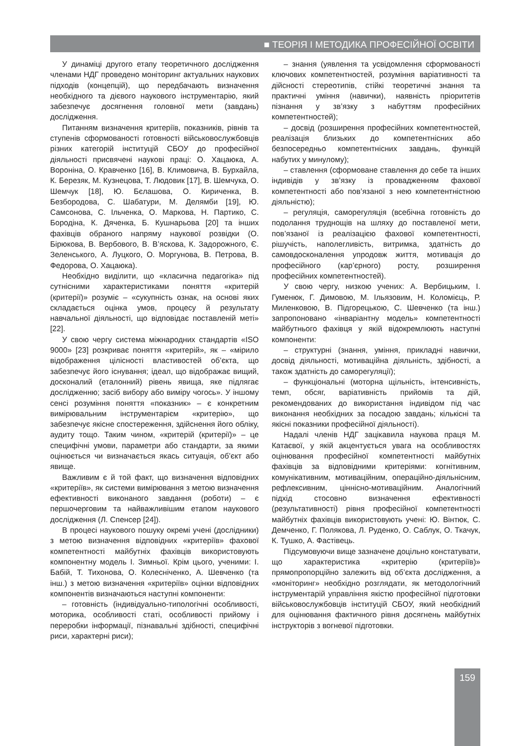■ ТЕОРІЯ І МЕТОДИКА ПРОФЕСІЙНОЇ ОСВІТИ
У динаміці другого етапу теоретичного дослідження членами НДГ проведено моніторинг актуальних наукових підходів (концепцій), що передбачають визначення необхідного та дієвого наукового інструментарію, який забезпечує досягнення головної мети (завдань) дослідження.
Питанням визначення критеріїв, показників, рівнів та ступенів сформованості готовності військовослужбовців різних категорій інституцій СБОУ до професійної діяльності присвячені наукові праці: О. Хацаюка, А. Вороніна, О. Кравченко [16], В. Климовича, В. Бурхайла, К. Березяк, М. Кузнецова, Т. Людовик [17], В. Шемчука, О. Шемчук [18], Ю. Бєлашова, О. Кириченка, В. Безбородова, С. Шабатури, М. Делямби [19], Ю. Самсонова, С. Ільченка, О. Маркова, Н. Партико, С. Бородіна, К. Дяченка, Б. Кушнарьова [20] та інших фахівців обраного напряму наукової розвідки (О. Бірюкова, В. Вербового, В. В’яскова, К. Задорожного, Є. Зеленського, А. Луцкого, О. Моргунова, В. Петрова, В. Федорова, О. Хацаюка).
Необхідно виділити, що «класична педагогіка» під сутнісними характеристиками поняття «критерій (критерії)» розуміє – «сукупність ознак, на основі яких складається оцінка умов, процесу й результату навчальної діяльності, що відповідає поставленій меті» [22].
У свою чергу система міжнародних стандартів «ISO 9000» [23] розкриває поняття «критерій», як – «мірило відображення цілісності властивостей об’єкта, що забезпечує його існування; ідеал, що відображає вищий, досконалий (еталонний) рівень явища, яке підлягає дослідженню; засіб вибору або виміру чогось». У іншому сенсі розуміння поняття «показник» – є конкретним вимірювальним інструментарієм «критерію», що забезпечує якісне спостереження, здійснення його обліку, аудиту тощо. Таким чином, «критерій (критерії)» – це специфічні умови, параметри або стандарти, за якими оцінюється чи визначається якась ситуація, об’єкт або явище.
Важливим є й той факт, що визначення відповідних «критеріїв», як системи вимірювання з метою визначення ефективності виконаного завдання (роботи) – є першочерговим та найважливішим етапом наукового дослідження (Л. Спенсер [24]).
В процесі наукового пошуку окремі учені (дослідники) з метою визначення відповідних «критеріїв» фахової компетентності майбутніх фахівців використовують компонентну модель І. Зимньої. Крім цього, ученими: І. Бабій, Т. Тихонова, О. Колесніченко, А. Шевченко (та інш.) з метою визначення «критеріїв» оцінки відповідних компонентів визначаються наступні компоненти:
– готовність (індивідуально-типологічні особливості, моторика, особливості статі, особливості прийому і переробки інформації, пізнавальні здібності, специфічні риси, характерні риси);
– знання (уявлення та усвідомлення сформованості ключових компетентностей, розуміння варіативності та дійсності стереотипів, стійкі теоретичні знання та практичні уміння (навички), наявність пріоритетів пізнання у зв’язку з набуттям професійних компетентностей);
– досвід (розширення професійних компетентностей, реалізація близьких до компетентнісних або безпосередньо компетентнісних завдань, функцій набутих у минулому);
– ставлення (сформоване ставлення до себе та інших індивідів у зв’язку із провадженням фахової компетентності або пов’язаної з нею компетентністною діяльністю);
– регуляція, саморегуляція (всебічна готовність до подолання труднощів на шляху до поставленої мети, пов’язаної із реалізацією фахової компетентності, рішучість, наполегливість, витримка, здатність до самовдосконалення упродовж життя, мотивація до професійного (кар’єрного) росту, розширення професійних компетентностей).
У свою чергу, низкою учених: А. Вербицьким, І. Гуменюк, Г. Димовою, М. Ільязовим, Н. Коломієць, Р. Миленковою, В. Підгорецькою, С. Шевченко (та інш.) запропоновано «інваріантну модель» компетентності майбутнього фахівця у якій відокремлюють наступні компоненти:
– структурні (знання, уміння, прикладні навички, досвід діяльності, мотиваційна діяльність, здібності, а також здатність до саморегуляції);
– функціональні (моторна щільність, інтенсивність, темп, обсяг, варіативність прийомів та дій, рекомендованих до використання індивідом під час виконання необхідних за посадою завдань; кількісні та якісні показники професійної діяльності).
Надалі членів НДГ зацікавила наукова праця М. Катаєвої, у якій акцентується увага на особливостях оцінювання професійної компетентності майбутніх фахівців за відповідними критеріями: когнітивним, комунікативним, мотиваційним, операційно-діяльнісним, рефлексивним, ціннісно-мотиваційним. Аналогічний підхід стосовно визначення ефективності (результативності) рівня професійної компетентності майбутніх фахівців використовують учені: Ю. Вінтюк, С. Демченко, Г. Полякова, Л. Руденко, О. Саблук, О. Ткачук, К. Тушко, А. Фастівець.
Підсумовуючи вище зазначене доцільно констатувати, що характеристика «критерію (критеріїв)» прямопропорційно залежить від об’єкта дослідження, а «моніторинг» необхідно розглядати, як методологічний інструментарій управління якістю професійної підготовки військовослужбовців інституцій СБОУ, який необхідний для оцінювання фактичного рівня досягнень майбутніх інструкторів з вогневої підготовки.
159